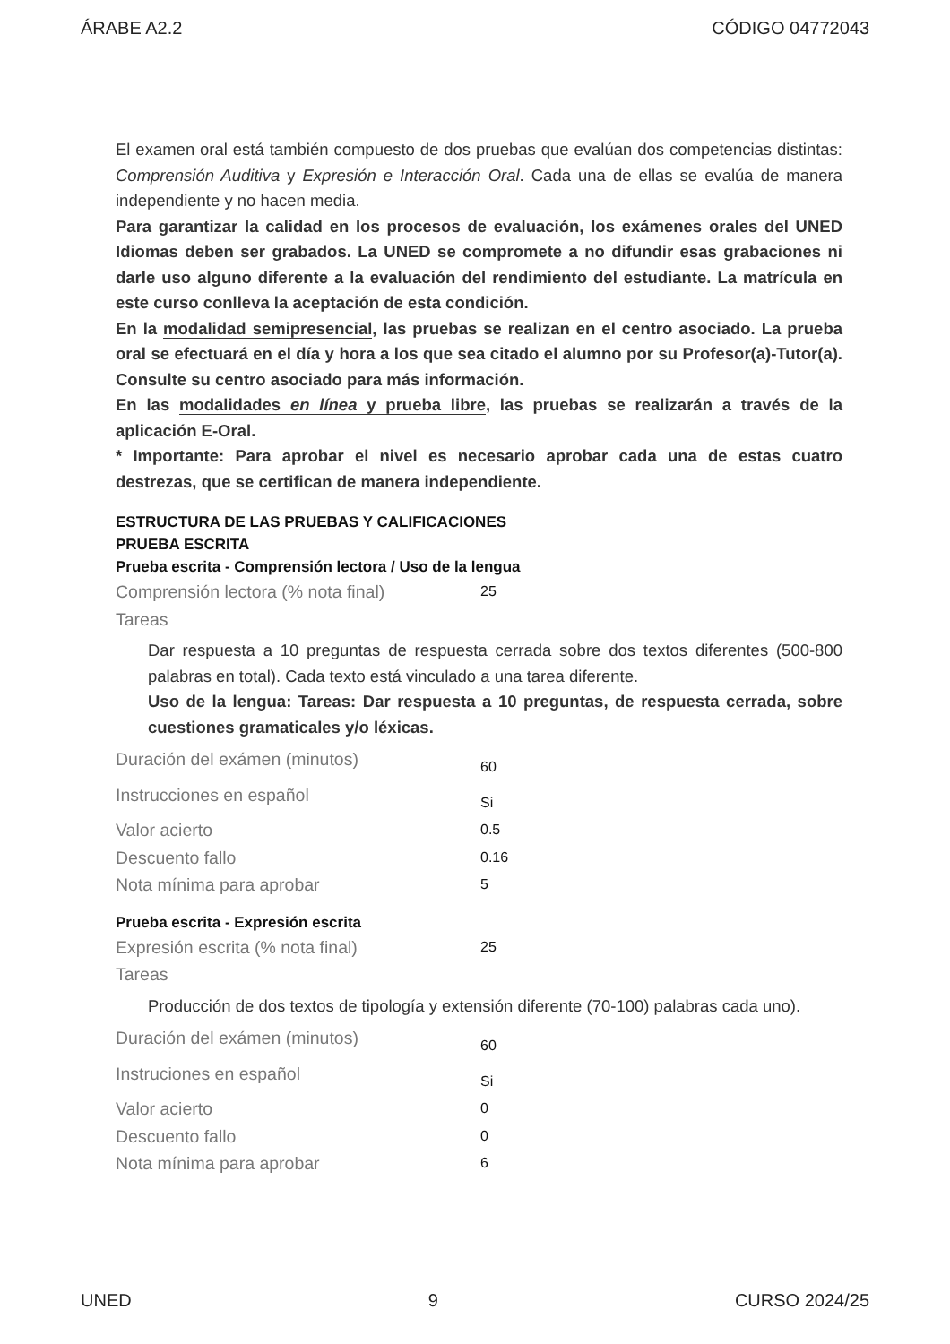ÁRABE A2.2 CÓDIGO 04772043
El examen oral está también compuesto de dos pruebas que evalúan dos competencias distintas: Comprensión Auditiva y Expresión e Interacción Oral. Cada una de ellas se evalúa de manera independiente y no hacen media.
Para garantizar la calidad en los procesos de evaluación, los exámenes orales del UNED Idiomas deben ser grabados. La UNED se compromete a no difundir esas grabaciones ni darle uso alguno diferente a la evaluación del rendimiento del estudiante. La matrícula en este curso conlleva la aceptación de esta condición.
En la modalidad semipresencial, las pruebas se realizan en el centro asociado. La prueba oral se efectuará en el día y hora a los que sea citado el alumno por su Profesor(a)-Tutor(a). Consulte su centro asociado para más información.
En las modalidades en línea y prueba libre, las pruebas se realizarán a través de la aplicación E-Oral.
* Importante: Para aprobar el nivel es necesario aprobar cada una de estas cuatro destrezas, que se certifican de manera independiente.
ESTRUCTURA DE LAS PRUEBAS Y CALIFICACIONES
PRUEBA ESCRITA
Prueba escrita - Comprensión lectora / Uso de la lengua
| Comprensión lectora (% nota final) | 25 |
| Tareas | |
Dar respuesta a 10 preguntas de respuesta cerrada sobre dos textos diferentes (500-800 palabras en total). Cada texto está vinculado a una tarea diferente.
Uso de la lengua: Tareas: Dar respuesta a 10 preguntas, de respuesta cerrada, sobre cuestiones gramaticales y/o léxicas.
| Duración del exámen (minutos) | 60 |
| Instrucciones en español | Si |
| Valor acierto | 0.5 |
| Descuento fallo | 0.16 |
| Nota mínima para aprobar | 5 |
Prueba escrita - Expresión escrita
| Expresión escrita (% nota final) | 25 |
| Tareas | |
Producción de dos textos de tipología y extensión diferente (70-100) palabras cada uno).
| Duración del exámen (minutos) | 60 |
| Instruciones en español | Si |
| Valor acierto | 0 |
| Descuento fallo | 0 |
| Nota mínima para aprobar | 6 |
UNED 9 CURSO 2024/25